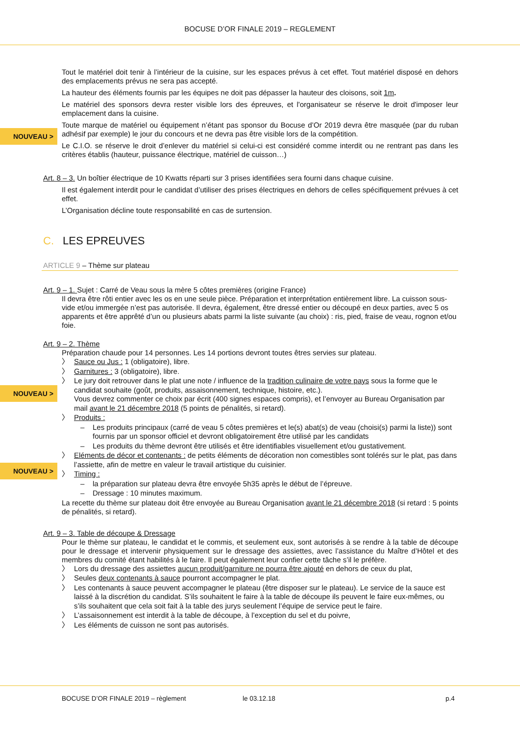BOCUSE D’OR FINALE 2019 – REGLEMENT
Tout le matériel doit tenir à l’intérieur de la cuisine, sur les espaces prévus à cet effet. Tout matériel disposé en dehors des emplacements prévus ne sera pas accepté.
NOUVEAU >
La hauteur des éléments fournis par les équipes ne doit pas dépasser la hauteur des cloisons, soit 1m.
Le matériel des sponsors devra rester visible lors des épreuves, et l'organisateur se réserve le droit d'imposer leur emplacement dans la cuisine.
Toute marque de matériel ou équipement n’étant pas sponsor du Bocuse d’Or 2019 devra être masquée (par du ruban adhésif par exemple) le jour du concours et ne devra pas être visible lors de la compétition.
Le C.I.O. se réserve le droit d’enlever du matériel si celui-ci est considéré comme interdit ou ne rentrant pas dans les critères établis (hauteur, puissance électrique, matériel de cuisson…)
Art. 8 – 3. Un boîtier électrique de 10 Kwatts réparti sur 3 prises identifiées sera fourni dans chaque cuisine.
Il est également interdit pour le candidat d’utiliser des prises électriques en dehors de celles spécifiquement prévues à cet effet.
L’Organisation décline toute responsabilité en cas de surtension.
C. LES EPREUVES
ARTICLE 9 – Thème sur plateau
Art. 9 – 1. Sujet : Carré de Veau sous la mère 5 côtes premières (origine France)
Il devra être rôti entier avec les os en une seule pièce. Préparation et interprétation entièrement libre. La cuisson sous-vide et/ou immergée n’est pas autorisée. Il devra, également, être dressé entier ou découpé en deux parties, avec 5 os apparents et être apprêté d’un ou plusieurs abats parmi la liste suivante (au choix) : ris, pied, fraise de veau, rognon et/ou foie.
Art. 9 – 2. Thème
Préparation chaude pour 14 personnes. Les 14 portions devront toutes êtres servies sur plateau.
〉 Sauce ou Jus : 1 (obligatoire), libre.
〉 Garnitures : 3 (obligatoire), libre.
〉 Le jury doit retrouver dans le plat une note / influence de la tradition culinaire de votre pays sous la forme que le candidat souhaite (goût, produits, assaisonnement, technique, histoire, etc.).
Vous devrez commenter ce choix par écrit (400 signes espaces compris), et l’envoyer au Bureau Organisation par mail avant le 21 décembre 2018 (5 points de pénalités, si retard).
〉 Produits :
– Les produits principaux (carré de veau 5 côtes premières et le(s) abat(s) de veau (choisi(s) parmi la liste)) sont fournis par un sponsor officiel et devront obligatoirement être utilisé par les candidats
– Les produits du thème devront être utilisés et être identifiables visuellement et/ou gustativement.
〉 Eléments de décor et contenants : de petits éléments de décoration non comestibles sont tolérés sur le plat, pas dans l’assiette, afin de mettre en valeur le travail artistique du cuisinier.
〉 Timing :
– la préparation sur plateau devra être envoyée 5h35 après le début de l’épreuve.
– Dressage : 10 minutes maximum.
La recette du thème sur plateau doit être envoyée au Bureau Organisation avant le 21 décembre 2018 (si retard : 5 points de pénalités, si retard).
Art. 9 – 3. Table de découpe & Dressage
Pour le thème sur plateau, le candidat et le commis, et seulement eux, sont autorisés à se rendre à la table de découpe pour le dressage et intervenir physiquement sur le dressage des assiettes, avec l’assistance du Maître d’Hôtel et des membres du comité étant habilités à le faire. Il peut également leur confier cette tâche s’il le préfère.
〉 Lors du dressage des assiettes aucun produit/garniture ne pourra être ajouté en dehors de ceux du plat,
〉 Seules deux contenants à sauce pourront accompagner le plat.
〉 Les contenants à sauce peuvent accompagner le plateau (être disposer sur le plateau). Le service de la sauce est laissé à la discrétion du candidat. S’ils souhaitent le faire à la table de découpe ils peuvent le faire eux-mêmes, ou s’ils souhaitent que cela soit fait à la table des jurys seulement l’équipe de service peut le faire.
〉 L’assaisonnement est interdit à la table de découpe, à l’exception du sel et du poivre,
〉 Les éléments de cuisson ne sont pas autorisés.
NOUVEAU >
NOUVEAU >
BOCUSE D’OR FINALE 2019 – règlement
le 03.12.18 p.4